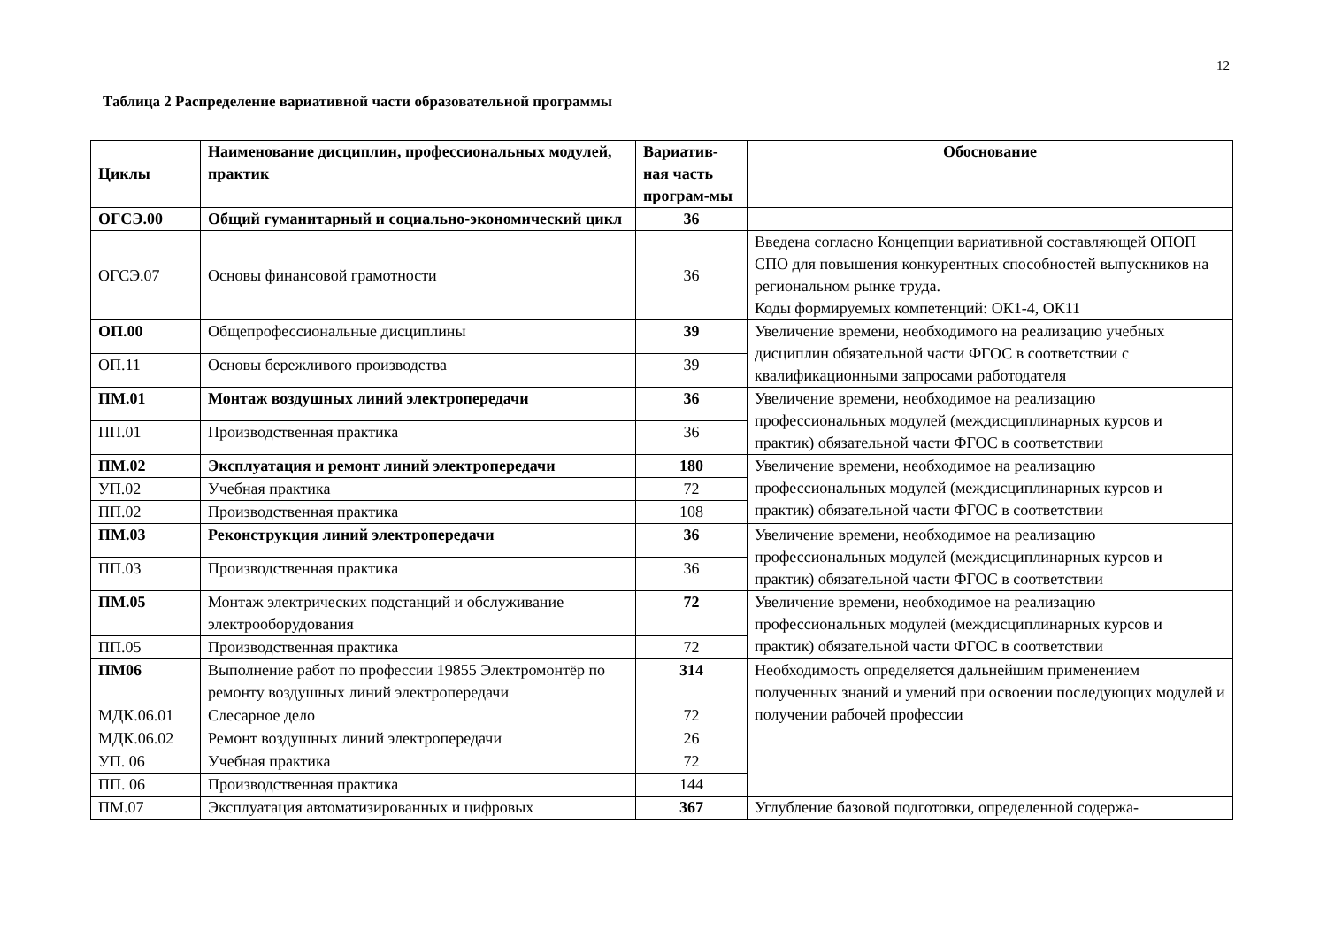12
Таблица 2 Распределение вариативной части образовательной программы
| Циклы | Наименование дисциплин, профессиональных модулей, практик | Вариатив-ная часть програм-мы | Обоснование |
| --- | --- | --- | --- |
| ОГСЭ.00 | Общий гуманитарный и социально-экономический цикл | 36 | |
| ОГСЭ.07 | Основы финансовой грамотности | 36 | Введена согласно Концепции вариативной составляющей ОПОП СПО для повышения конкурентных способностей выпускников на региональном рынке труда. Коды формируемых компетенций: ОК1-4, ОК11 |
| ОП.00 | Общепрофессиональные дисциплины | 39 | Увеличение времени, необходимого на реализацию учебных дисциплин обязательной части ФГОС в соответствии с квалификационными запросами работодателя |
| ОП.11 | Основы бережливого производства | 39 | |
| ПМ.01 | Монтаж воздушных линий электропередачи | 36 | Увеличение времени, необходимое на реализацию профессиональных модулей (междисциплинарных курсов и практик) обязательной части ФГОС в соответствии |
| ПП.01 | Производственная практика | 36 | |
| ПМ.02 | Эксплуатация и ремонт линий электропередачи | 180 | Увеличение времени, необходимое на реализацию профессиональных модулей (междисциплинарных курсов и практик) обязательной части ФГОС в соответствии |
| УП.02 | Учебная практика | 72 | |
| ПП.02 | Производственная практика | 108 | |
| ПМ.03 | Реконструкция линий электропередачи | 36 | Увеличение времени, необходимое на реализацию профессиональных модулей (междисциплинарных курсов и практик) обязательной части ФГОС в соответствии |
| ПП.03 | Производственная практика | 36 | |
| ПМ.05 | Монтаж электрических подстанций и обслуживание электрооборудования | 72 | Увеличение времени, необходимое на реализацию профессиональных модулей (междисциплинарных курсов и практик) обязательной части ФГОС в соответствии |
| ПП.05 | Производственная практика | 72 | |
| ПМ06 | Выполнение работ по профессии 19855 Электромонтёр по ремонту воздушных линий электропередачи | 314 | Необходимость определяется дальнейшим применением полученных знаний и умений при освоении последующих модулей и получении рабочей профессии |
| МДК.06.01 | Слесарное дело | 72 | |
| МДК.06.02 | Ремонт воздушных линий электропередачи | 26 | |
| УП. 06 | Учебная практика | 72 | |
| ПП. 06 | Производственная практика | 144 | |
| ПМ.07 | Эксплуатация автоматизированных и цифровых | 367 | Углубление базовой подготовки, определенной содержа- |